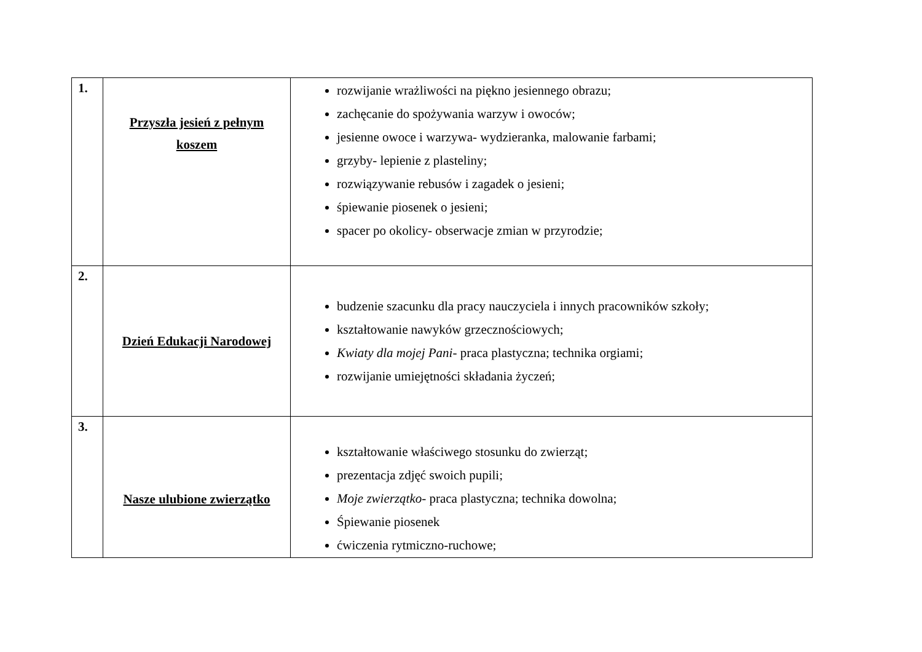| 1. | Przyszła jesień z pełnym koszem | rozwijanie wrażliwości na piękno jesiennego obrazu; zachęcanie do spożywania warzyw i owoców; jesienne owoce i warzywa- wydzieranka, malowanie farbami; grzyby- lepienie z plasteliny; rozwiązywanie rebusów i zagadek o jesieni; śpiewanie piosenek o jesieni; spacer po okolicy- obserwacje zmian w przyrodzie; |
| 2. | Dzień Edukacji Narodowej | budzenie szacunku dla pracy nauczyciela i innych pracowników szkoły; kształtowanie nawyków grzecznościowych; Kwiaty dla mojej Pani- praca plastyczna; technika orgiami; rozwijanie umiejętności składania życzeń; |
| 3. | Nasze ulubione zwierzątko | kształtowanie właściwego stosunku do zwierząt; prezentacja zdjęć swoich pupili; Moje zwierzątko - praca plastyczna; technika dowolna; Śpiewanie piosenek ćwiczenia rytmiczno-ruchowe; |